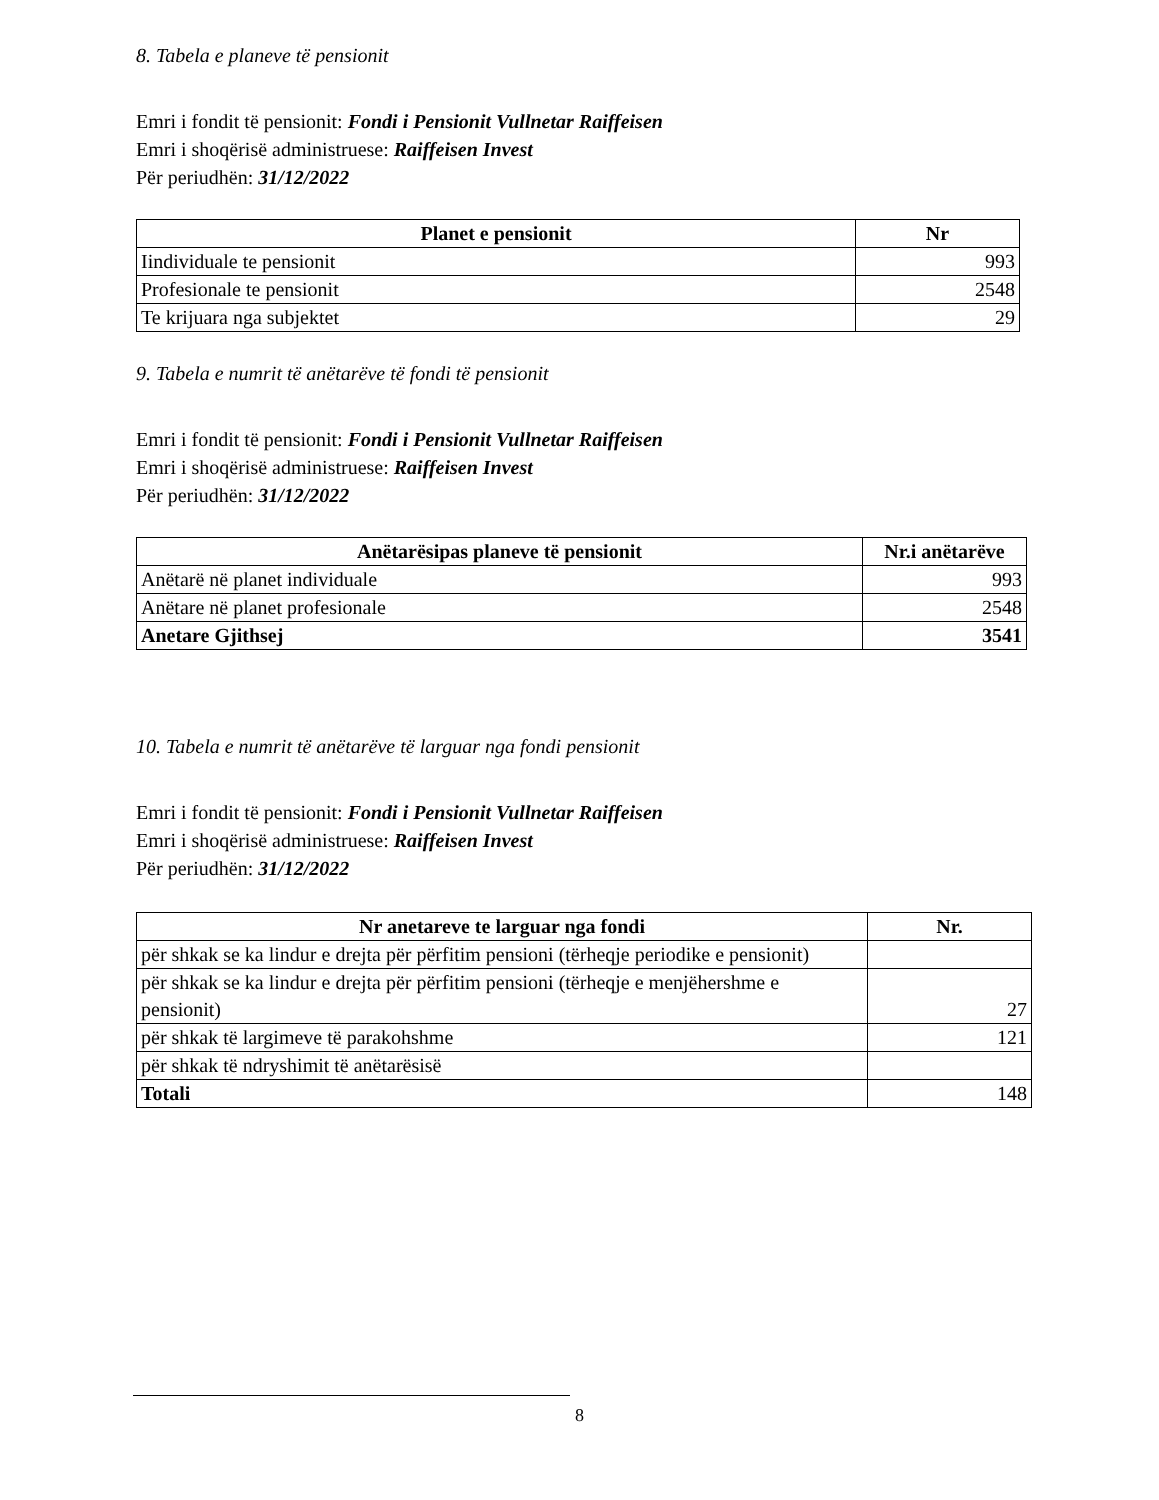8. Tabela e planeve të pensionit
Emri i fondit të pensionit: Fondi i Pensionit Vullnetar Raiffeisen
Emri i shoqërisë administruese: Raiffeisen Invest
Për periudhën: 31/12/2022
| Planet e pensionit | Nr |
| --- | --- |
| Iindividuale te pensionit | 993 |
| Profesionale te pensionit | 2548 |
| Te krijuara nga subjektet | 29 |
9. Tabela e numrit të anëtarëve të fondi të pensionit
Emri i fondit të pensionit: Fondi i Pensionit Vullnetar Raiffeisen
Emri i shoqërisë administruese: Raiffeisen Invest
Për periudhën: 31/12/2022
| Anëtarësipas planeve të pensionit | Nr.i anëtarëve |
| --- | --- |
| Anëtarë në planet individuale | 993 |
| Anëtare në planet profesionale | 2548 |
| Anetare Gjithsej | 3541 |
10. Tabela e numrit të anëtarëve të larguar nga fondi pensionit
Emri i fondit të pensionit: Fondi i Pensionit Vullnetar Raiffeisen
Emri i shoqërisë administruese: Raiffeisen Invest
Për periudhën: 31/12/2022
| Nr anetareve te larguar nga fondi | Nr. |
| --- | --- |
| për shkak se ka lindur e drejta për përfitim pensioni (tërheqje periodike e pensionit) | |
| për shkak se ka lindur e drejta për përfitim pensioni (tërheqje e menjëhershme e pensionit) | 27 |
| për shkak të largimeve të parakohshme | 121 |
| për shkak të ndryshimit të anëtarësisë | |
| Totali | 148 |
8